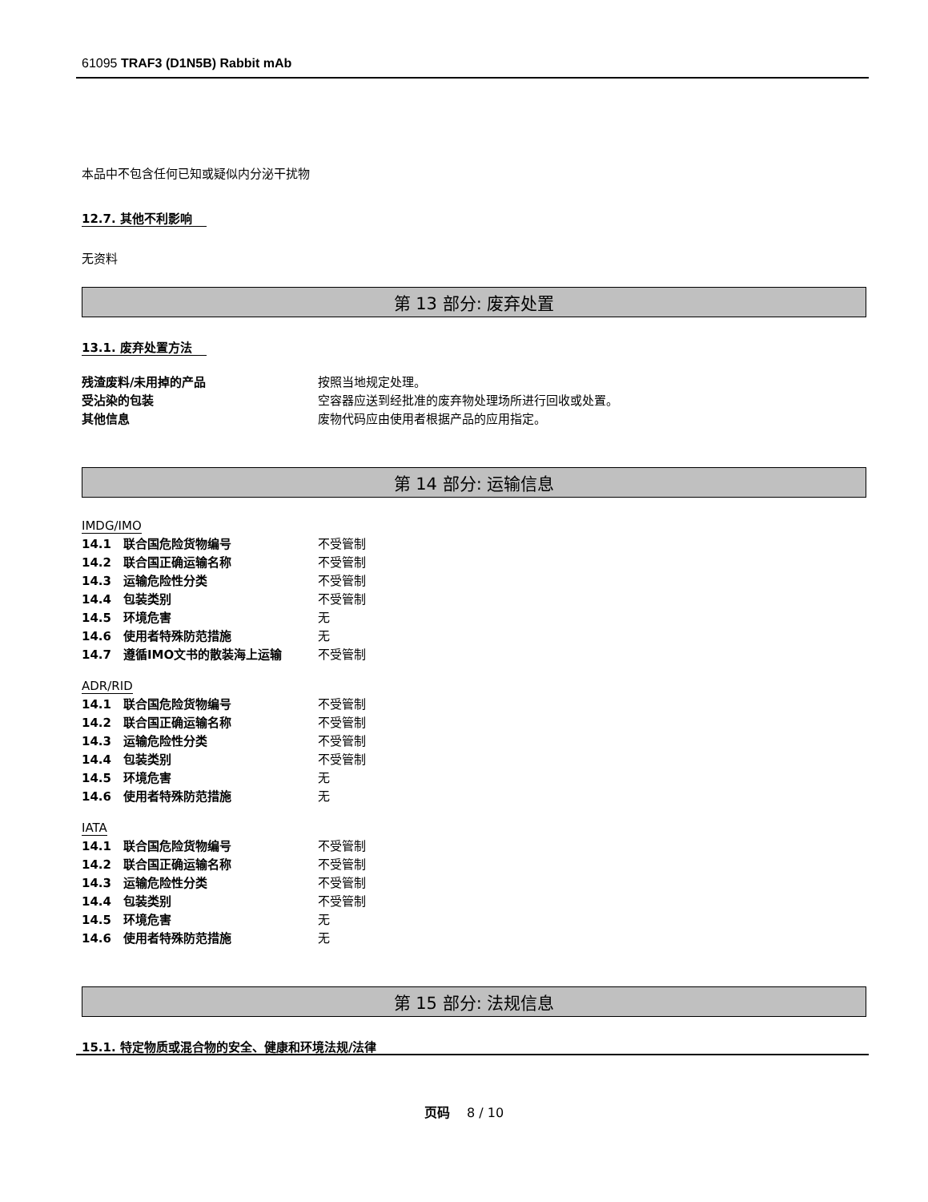61095 TRAF3 (D1N5B) Rabbit mAb
本品中不包含任何已知或疑似内分泌干扰物
12.7. 其他不利影响
无资料
第 13 部分: 废弃处置
13.1. 废弃处置方法
| 残渣废料/未用掉的产品 | 按照当地规定处理。 |
| 受沾染的包装 | 空容器应送到经批准的废弃物处理场所进行回收或处置。 |
| 其他信息 | 废物代码应由使用者根据产品的应用指定。 |
第 14 部分: 运输信息
IMDG/IMO
| 14.1 联合国危险货物编号 | 不受管制 |
| 14.2 联合国正确运输名称 | 不受管制 |
| 14.3 运输危险性分类 | 不受管制 |
| 14.4 包装类别 | 不受管制 |
| 14.5 环境危害 | 无 |
| 14.6 使用者特殊防范措施 | 无 |
| 14.7 遵循IMO文书的散装海上运输 | 不受管制 |
ADR/RID
| 14.1 联合国危险货物编号 | 不受管制 |
| 14.2 联合国正确运输名称 | 不受管制 |
| 14.3 运输危险性分类 | 不受管制 |
| 14.4 包装类别 | 不受管制 |
| 14.5 环境危害 | 无 |
| 14.6 使用者特殊防范措施 | 无 |
IATA
| 14.1 联合国危险货物编号 | 不受管制 |
| 14.2 联合国正确运输名称 | 不受管制 |
| 14.3 运输危险性分类 | 不受管制 |
| 14.4 包装类别 | 不受管制 |
| 14.5 环境危害 | 无 |
| 14.6 使用者特殊防范措施 | 无 |
第 15 部分: 法规信息
15.1. 特定物质或混合物的安全、健康和环境法规/法律
页码　 8 / 10